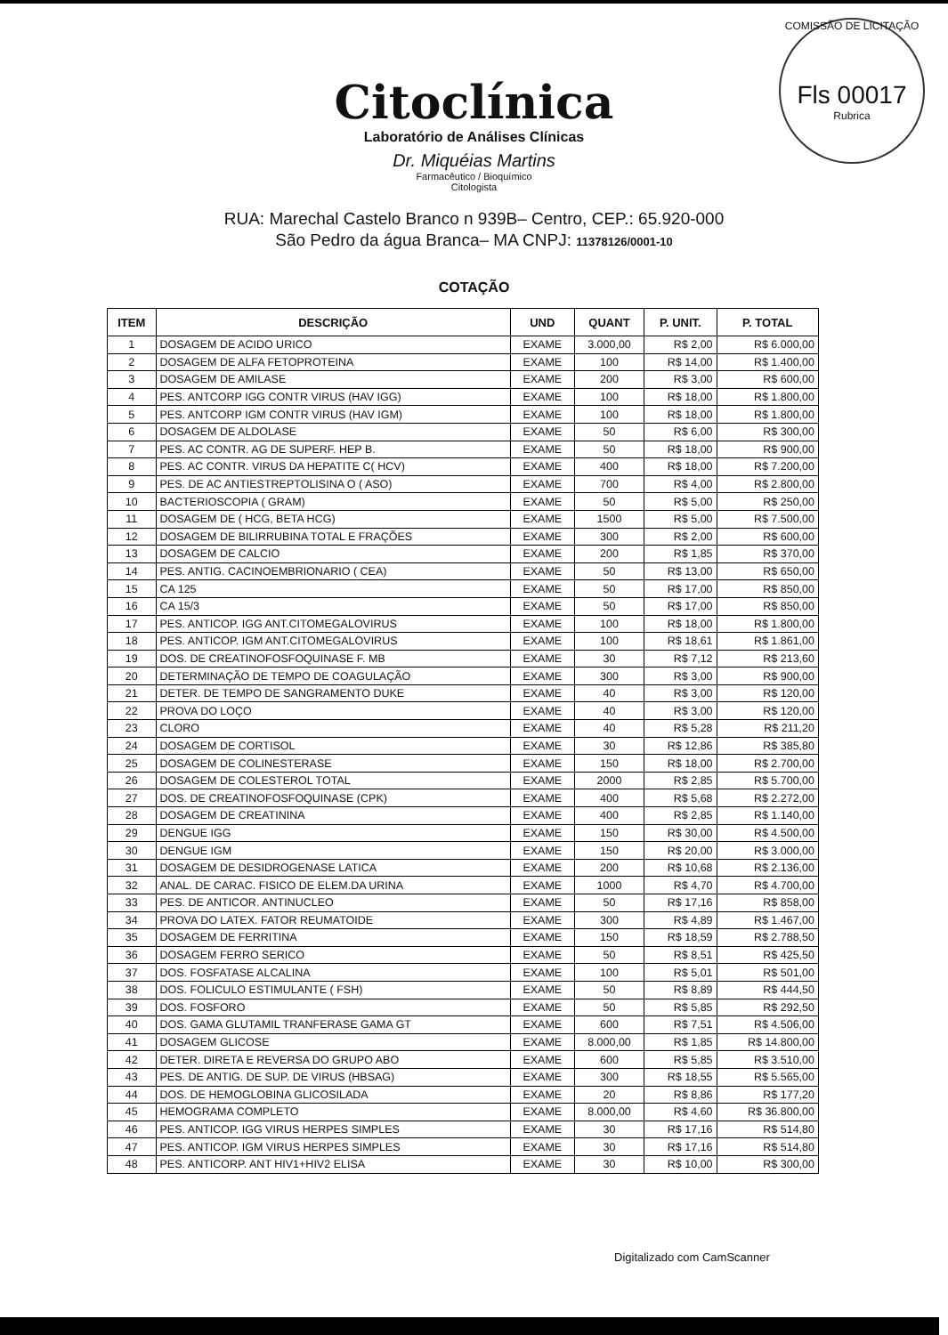COMISSÃO DE LICITAÇÃO
Fls 00017
Rubrica
Citoclínica
Laboratório de Análises Clínicas
Dr. Miquéias Martins
Farmacêutico / Bioquímico
Citologista
RUA: Marechal Castelo Branco n 939B– Centro, CEP.: 65.920-000
São Pedro da água Branca– MA CNPJ: 11378126/0001-10
COTAÇÃO
| ITEM | DESCRIÇÃO | UND | QUANT | P. UNIT. | P. TOTAL |
| --- | --- | --- | --- | --- | --- |
| 1 | DOSAGEM DE ACIDO URICO | EXAME | 3.000,00 | R$ 2,00 | R$ 6.000,00 |
| 2 | DOSAGEM DE ALFA FETOPROTEINA | EXAME | 100 | R$ 14,00 | R$ 1.400,00 |
| 3 | DOSAGEM DE AMILASE | EXAME | 200 | R$ 3,00 | R$ 600,00 |
| 4 | PES. ANTCORP IGG CONTR VIRUS (HAV IGG) | EXAME | 100 | R$ 18,00 | R$ 1.800,00 |
| 5 | PES. ANTCORP IGM CONTR VIRUS (HAV IGM) | EXAME | 100 | R$ 18,00 | R$ 1.800,00 |
| 6 | DOSAGEM DE ALDOLASE | EXAME | 50 | R$ 6,00 | R$ 300,00 |
| 7 | PES. AC CONTR. AG DE SUPERF. HEP B. | EXAME | 50 | R$ 18,00 | R$ 900,00 |
| 8 | PES. AC CONTR. VIRUS DA HEPATITE C( HCV) | EXAME | 400 | R$ 18,00 | R$ 7.200,00 |
| 9 | PES. DE AC ANTIESTREPTOLISINA O ( ASO) | EXAME | 700 | R$ 4,00 | R$ 2.800,00 |
| 10 | BACTERIOSCOPIA ( GRAM) | EXAME | 50 | R$ 5,00 | R$ 250,00 |
| 11 | DOSAGEM DE ( HCG, BETA HCG) | EXAME | 1500 | R$ 5,00 | R$ 7.500,00 |
| 12 | DOSAGEM DE BILIRRUBINA TOTAL E FRAÇÕES | EXAME | 300 | R$ 2,00 | R$ 600,00 |
| 13 | DOSAGEM DE CALCIO | EXAME | 200 | R$ 1,85 | R$ 370,00 |
| 14 | PES. ANTIG. CACINOEMBRIONARIO ( CEA) | EXAME | 50 | R$ 13,00 | R$ 650,00 |
| 15 | CA 125 | EXAME | 50 | R$ 17,00 | R$ 850,00 |
| 16 | CA 15/3 | EXAME | 50 | R$ 17,00 | R$ 850,00 |
| 17 | PES. ANTICOP. IGG ANT.CITOMEGALOVIRUS | EXAME | 100 | R$ 18,00 | R$ 1.800,00 |
| 18 | PES. ANTICOP. IGM ANT.CITOMEGALOVIRUS | EXAME | 100 | R$ 18,61 | R$ 1.861,00 |
| 19 | DOS. DE CREATINOFOSFOQUINASE F. MB | EXAME | 30 | R$ 7,12 | R$ 213,60 |
| 20 | DETERMINAÇÃO DE TEMPO DE COAGULAÇÃO | EXAME | 300 | R$ 3,00 | R$ 900,00 |
| 21 | DETER. DE TEMPO DE SANGRAMENTO DUKE | EXAME | 40 | R$ 3,00 | R$ 120,00 |
| 22 | PROVA DO LOÇO | EXAME | 40 | R$ 3,00 | R$ 120,00 |
| 23 | CLORO | EXAME | 40 | R$ 5,28 | R$ 211,20 |
| 24 | DOSAGEM DE CORTISOL | EXAME | 30 | R$ 12,86 | R$ 385,80 |
| 25 | DOSAGEM DE COLINESTERASE | EXAME | 150 | R$ 18,00 | R$ 2.700,00 |
| 26 | DOSAGEM DE COLESTEROL TOTAL | EXAME | 2000 | R$ 2,85 | R$ 5.700,00 |
| 27 | DOS. DE CREATINOFOSFOQUINASE (CPK) | EXAME | 400 | R$ 5,68 | R$ 2.272,00 |
| 28 | DOSAGEM DE CREATININA | EXAME | 400 | R$ 2,85 | R$ 1.140,00 |
| 29 | DENGUE IGG | EXAME | 150 | R$ 30,00 | R$ 4.500,00 |
| 30 | DENGUE IGM | EXAME | 150 | R$ 20,00 | R$ 3.000,00 |
| 31 | DOSAGEM DE DESIDROGENASE LATICA | EXAME | 200 | R$ 10,68 | R$ 2.136,00 |
| 32 | ANAL. DE CARAC. FISICO DE ELEM.DA URINA | EXAME | 1000 | R$ 4,70 | R$ 4.700,00 |
| 33 | PES. DE ANTICOR. ANTINUCLEO | EXAME | 50 | R$ 17,16 | R$ 858,00 |
| 34 | PROVA DO LATEX. FATOR REUMATOIDE | EXAME | 300 | R$ 4,89 | R$ 1.467,00 |
| 35 | DOSAGEM DE FERRITINA | EXAME | 150 | R$ 18,59 | R$ 2.788,50 |
| 36 | DOSAGEM FERRO SERICO | EXAME | 50 | R$ 8,51 | R$ 425,50 |
| 37 | DOS. FOSFATASE ALCALINA | EXAME | 100 | R$ 5,01 | R$ 501,00 |
| 38 | DOS. FOLICULO ESTIMULANTE ( FSH) | EXAME | 50 | R$ 8,89 | R$ 444,50 |
| 39 | DOS. FOSFORO | EXAME | 50 | R$ 5,85 | R$ 292,50 |
| 40 | DOS. GAMA GLUTAMIL TRANFERASE GAMA GT | EXAME | 600 | R$ 7,51 | R$ 4.506,00 |
| 41 | DOSAGEM GLICOSE | EXAME | 8.000,00 | R$ 1,85 | R$ 14.800,00 |
| 42 | DETER. DIRETA E REVERSA DO GRUPO ABO | EXAME | 600 | R$ 5,85 | R$ 3.510,00 |
| 43 | PES. DE ANTIG. DE SUP. DE VIRUS (HBSAG) | EXAME | 300 | R$ 18,55 | R$ 5.565,00 |
| 44 | DOS. DE HEMOGLOBINA GLICOSILADA | EXAME | 20 | R$ 8,86 | R$ 177,20 |
| 45 | HEMOGRAMA COMPLETO | EXAME | 8.000,00 | R$ 4,60 | R$ 36.800,00 |
| 46 | PES. ANTICOP. IGG VIRUS HERPES SIMPLES | EXAME | 30 | R$ 17,16 | R$ 514,80 |
| 47 | PES. ANTICOP. IGM VIRUS HERPES SIMPLES | EXAME | 30 | R$ 17,16 | R$ 514,80 |
| 48 | PES. ANTICORP. ANT HIV1+HIV2 ELISA | EXAME | 30 | R$ 10,00 | R$ 300,00 |
Digitalizado com CamScanner